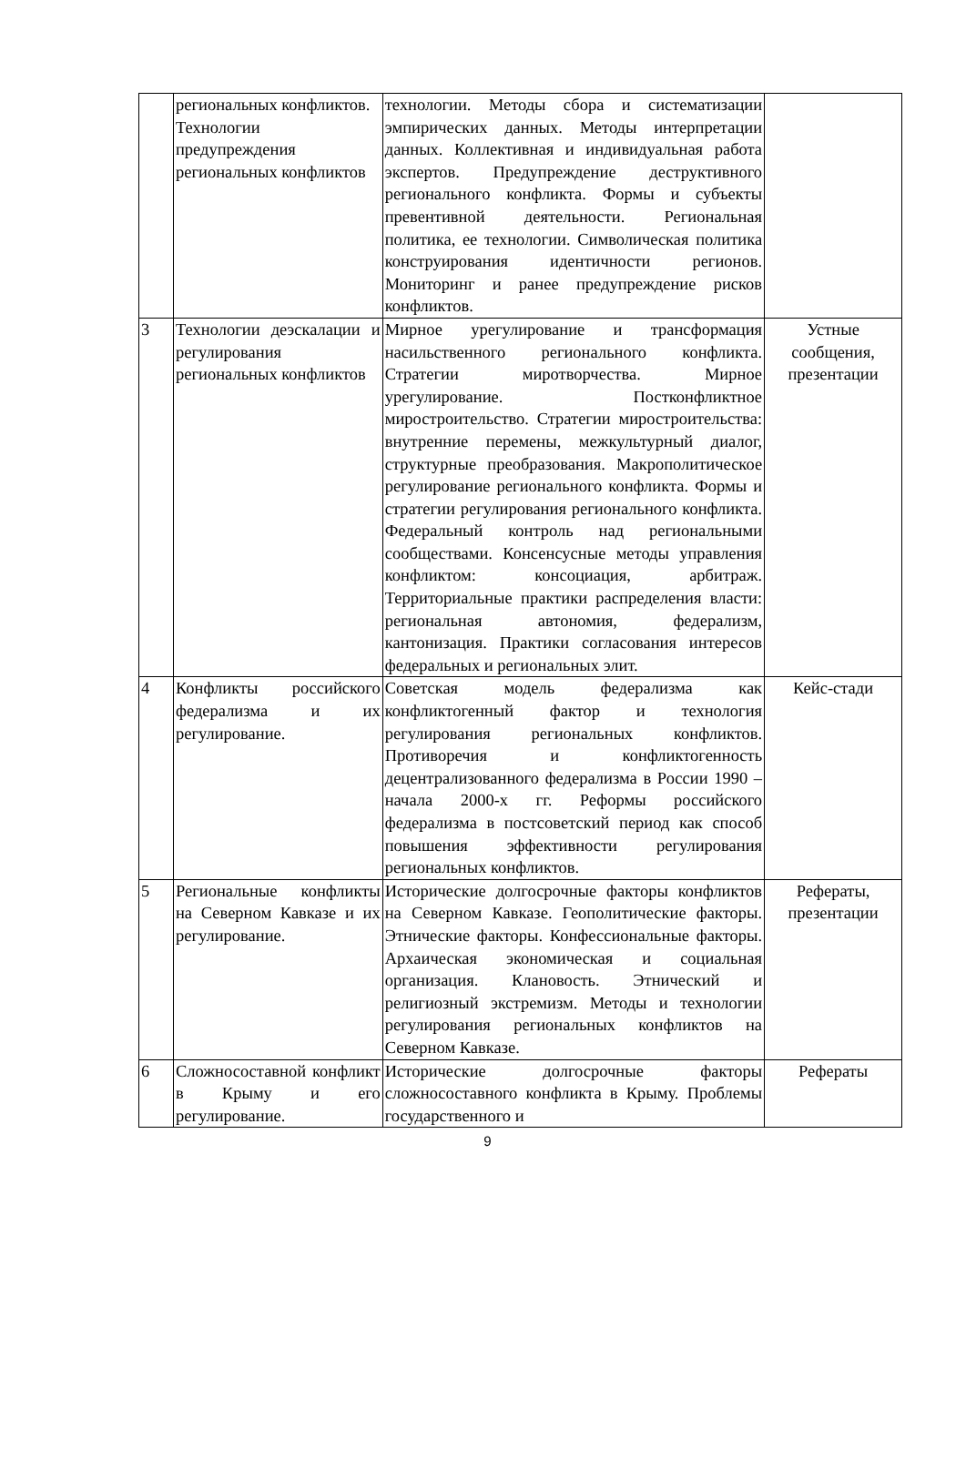| | региональных конфликтов. Технологии предупреждения региональных конфликтов | технологии. Методы сбора и систематизации эмпирических данных. Методы интерпретации данных. Коллективная и индивидуальная работа экспертов. Предупреждение деструктивного регионального конфликта. Формы и субъекты превентивной деятельности. Региональная политика, ее технологии. Символическая политика конструирования идентичности регионов. Мониторинг и ранее предупреждение рисков конфликтов. | |
| 3 | Технологии деэскалации и регулирования региональных конфликтов | Мирное урегулирование и трансформация насильственного регионального конфликта. Стратегии миротворчества. Мирное урегулирование. Постконфликтное миростроительство. Стратегии миростроительства: внутренние перемены, межкультурный диалог, структурные преобразования. Макрополитическое регулирование регионального конфликта. Формы и стратегии регулирования регионального конфликта. Федеральный контроль над региональными сообществами. Консенсусные методы управления конфликтом: консоциация, арбитраж. Территориальные практики распределения власти: региональная автономия, федерализм, кантонизация. Практики согласования интересов федеральных и региональных элит. | Устные сообщения, презентации |
| 4 | Конфликты российского федерализма и их регулирование. | Советская модель федерализма как конфликтогенный фактор и технология регулирования региональных конфликтов. Противоречия и конфликтогенность децентрализованного федерализма в России 1990 – начала 2000-х гг. Реформы российского федерализма в постсоветский период как способ повышения эффективности регулирования региональных конфликтов. | Кейс-стади |
| 5 | Региональные конфликты на Северном Кавказе и их регулирование. | Исторические долгосрочные факторы конфликтов на Северном Кавказе. Геополитические факторы. Этнические факторы. Конфессиональные факторы. Архаическая экономическая и социальная организация. Клановость. Этнический и религиозный экстремизм. Методы и технологии регулирования региональных конфликтов на Северном Кавказе. | Рефераты, презентации |
| 6 | Сложносоставной конфликт в Крыму и его регулирование. | Исторические долгосрочные факторы сложносоставного конфликта в Крыму. Проблемы государственного и | Рефераты |
9